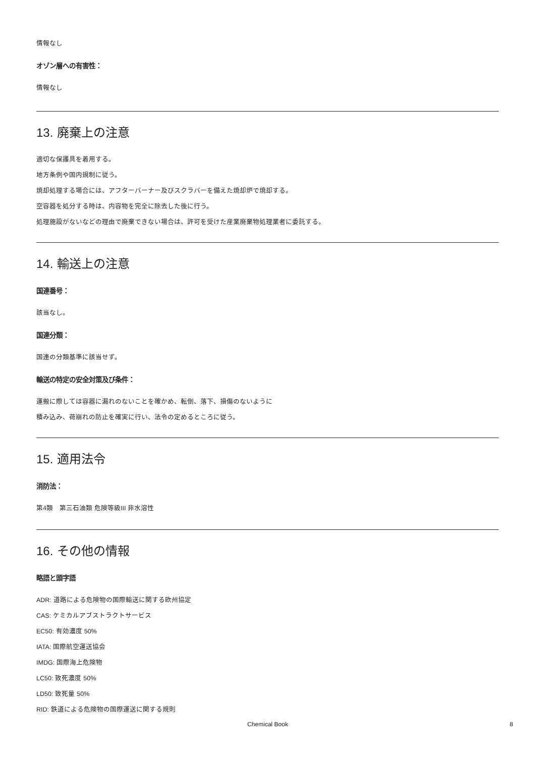情報なし
オゾン層への有害性：
情報なし
13. 廃棄上の注意
適切な保護具を着用する。
地方条例や国内規制に従う。
焼却処理する場合には、アフターバーナー及びスクラバーを備えた焼却炉で焼却する。
空容器を処分する時は、内容物を完全に除去した後に行う。
処理施設がないなどの理由で廃棄できない場合は、許可を受けた産業廃棄物処理業者に委託する。
14. 輸送上の注意
国連番号：
該当なし。
国連分類：
国連の分類基準に該当せず。
輸送の特定の安全対策及び条件：
運搬に際しては容器に漏れのないことを確かめ、転倒、落下、損傷のないように
積み込み、荷崩れの防止を確実に行い、法令の定めるところに従う。
15. 適用法令
消防法：
第4類　第三石油類 危険等級III 非水溶性
16. その他の情報
略語と頭字語
ADR: 道路による危険物の国際輸送に関する欧州協定
CAS: ケミカルアブストラクトサービス
EC50: 有効濃度 50%
IATA: 国際航空運送協会
IMDG: 国際海上危険物
LC50: 致死濃度 50%
LD50: 致死量 50%
RID: 鉄道による危険物の国際運送に関する規則
Chemical Book 8